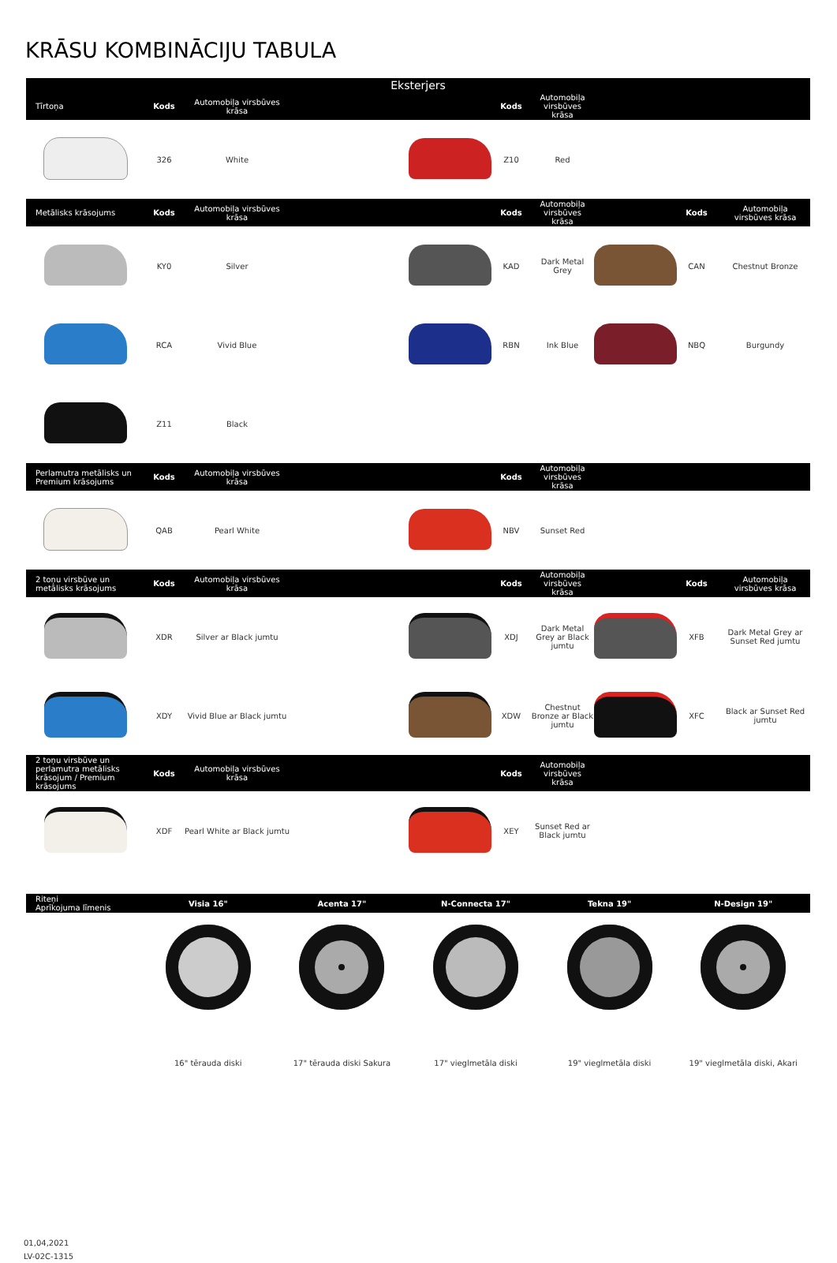KRĀSU KOMBINĀCIJU TABULA
| Eksterjers | | | | | | | | |
| --- | --- | --- | --- | --- | --- | --- | --- | --- |
| Tīrtoņa | Kods | Automobiļa virsbūves krāsa | | Kods | Automobiļa virsbūves krāsa | | | |
| | 326 | White | | Z10 | Red | | | |
| Metālisks krāsojums | Kods | Automobiļa virsbūves krāsa | | Kods | Automobiļa virsbūves krāsa | | Kods | Automobiļa virsbūves krāsa |
| | KY0 | Silver | | KAD | Dark Metal Grey | | CAN | Chestnut Bronze |
| | RCA | Vivid Blue | | RBN | Ink Blue | | NBQ | Burgundy |
| | Z11 | Black | | | | | | |
| Perlamutra metālisks un Premium krāsojums | Kods | Automobiļa virsbūves krāsa | | Kods | Automobiļa virsbūves krāsa | | | |
| | QAB | Pearl White | | NBV | Sunset Red | | | |
| 2 toņu virsbūve un metālisks krāsojums | Kods | Automobiļa virsbūves krāsa | | Kods | Automobiļa virsbūves krāsa | | Kods | Automobiļa virsbūves krāsa |
| | XDR | Silver ar Black jumtu | | XDJ | Dark Metal Grey ar Black jumtu | | XFB | Dark Metal Grey ar Sunset Red jumtu |
| | XDY | Vivid Blue ar Black jumtu | | XDW | Chestnut Bronze ar Black jumtu | | XFC | Black ar Sunset Red jumtu |
| 2 toņu virsbūve un perlamutra metālisks krāsojum / Premium krāsojums | Kods | Automobiļa virsbūves krāsa | | Kods | Automobiļa virsbūves krāsa | | | |
| | XDF | Pearl White ar Black jumtu | | XEY | Sunset Red ar Black jumtu | | | |
| Riteņi Aprīkojuma līmenis | Visia 16" | Acenta 17" | N-Connecta 17" | Tekna 19" | N-Design 19" |
| --- | --- | --- | --- | --- | --- |
| | 16" tērauda diski | 17" tērauda diski Sakura | 17" vieglmetāla diski | 19" vieglmetāla diski | 19" vieglmetāla diski, Akari |
01,04,2021
LV-02C-1315